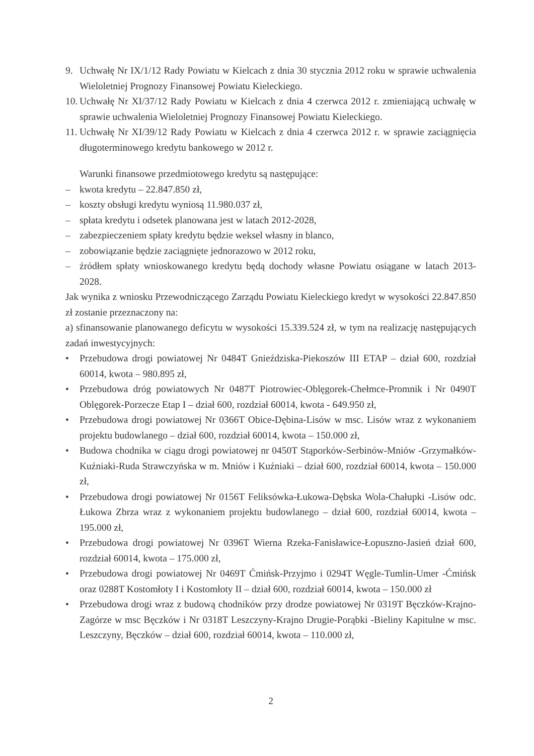9. Uchwałę Nr IX/1/12 Rady Powiatu w Kielcach z dnia 30 stycznia 2012 roku w sprawie uchwalenia Wieloletniej Prognozy Finansowej Powiatu Kieleckiego.
10.
Uchwałę Nr XI/37/12 Rady Powiatu w Kielcach z dnia 4 czerwca 2012 r. zmieniającą uchwałę w sprawie uchwalenia Wieloletniej Prognozy Finansowej Powiatu Kieleckiego.
11.
Uchwałę Nr XI/39/12 Rady Powiatu w Kielcach z dnia 4 czerwca 2012 r. w sprawie zaciągnięcia długoterminowego kredytu bankowego w 2012 r.
Warunki finansowe przedmiotowego kredytu są następujące:
– kwota kredytu – 22.847.850 zł,
– koszty obsługi kredytu wyniosą 11.980.037 zł,
– spłata kredytu i odsetek planowana jest w latach 2012-2028,
– zabezpieczeniem spłaty kredytu będzie weksel własny in blanco,
– zobowiązanie będzie zaciągnięte jednorazowo w 2012 roku,
– źródłem spłaty wnioskowanego kredytu będą dochody własne Powiatu osiągane w latach 2013-2028.
Jak wynika z wniosku Przewodniczącego Zarządu Powiatu Kieleckiego kredyt w wysokości 22.847.850 zł zostanie przeznaczony na:
a) sfinansowanie planowanego deficytu w wysokości 15.339.524 zł, w tym na realizację następujących zadań inwestycyjnych:
• Przebudowa drogi powiatowej Nr 0484T Gnieździska-Piekoszów III ETAP – dział 600, rozdział 60014, kwota – 980.895 zł,
• Przebudowa dróg powiatowych Nr 0487T Piotrowiec-Oblęgorek-Chełmce-Promnik i Nr 0490T Oblęgorek-Porzecze Etap I – dział 600, rozdział 60014, kwota - 649.950 zł,
• Przebudowa drogi powiatowej Nr 0366T Obice-Dębina-Lisów w msc. Lisów wraz z wykonaniem projektu budowlanego – dział 600, rozdział 60014, kwota – 150.000 zł,
• Budowa chodnika w ciągu drogi powiatowej nr 0450T Stąporków-Serbinów-Mniów -Grzymałków-Kuźniaki-Ruda Strawczyńska w m. Mniów i Kuźniaki – dział 600, rozdział 60014, kwota – 150.000 zł,
• Przebudowa drogi powiatowej Nr 0156T Feliksówka-Łukowa-Dębska Wola-Chałupki -Lisów odc. Łukowa Zbrza wraz z wykonaniem projektu budowlanego – dział 600, rozdział 60014, kwota – 195.000 zł,
• Przebudowa drogi powiatowej Nr 0396T Wierna Rzeka-Fanisławice-Łopuszno-Jasień dział 600, rozdział 60014, kwota – 175.000 zł,
• Przebudowa drogi powiatowej Nr 0469T Ćmińsk-Przyjmo i 0294T Węgle-Tumlin-Umer -Ćmińsk oraz 0288T Kostomłoty I i Kostomłoty II – dział 600, rozdział 60014, kwota – 150.000 zł
• Przebudowa drogi wraz z budową chodników przy drodze powiatowej Nr 0319T Bęczków-Krajno-Zagórze w msc Bęczków i Nr 0318T Leszczyny-Krajno Drugie-Porąbki -Bieliny Kapitulne w msc. Leszczyny, Bęczków – dział 600, rozdział 60014, kwota – 110.000 zł,
2